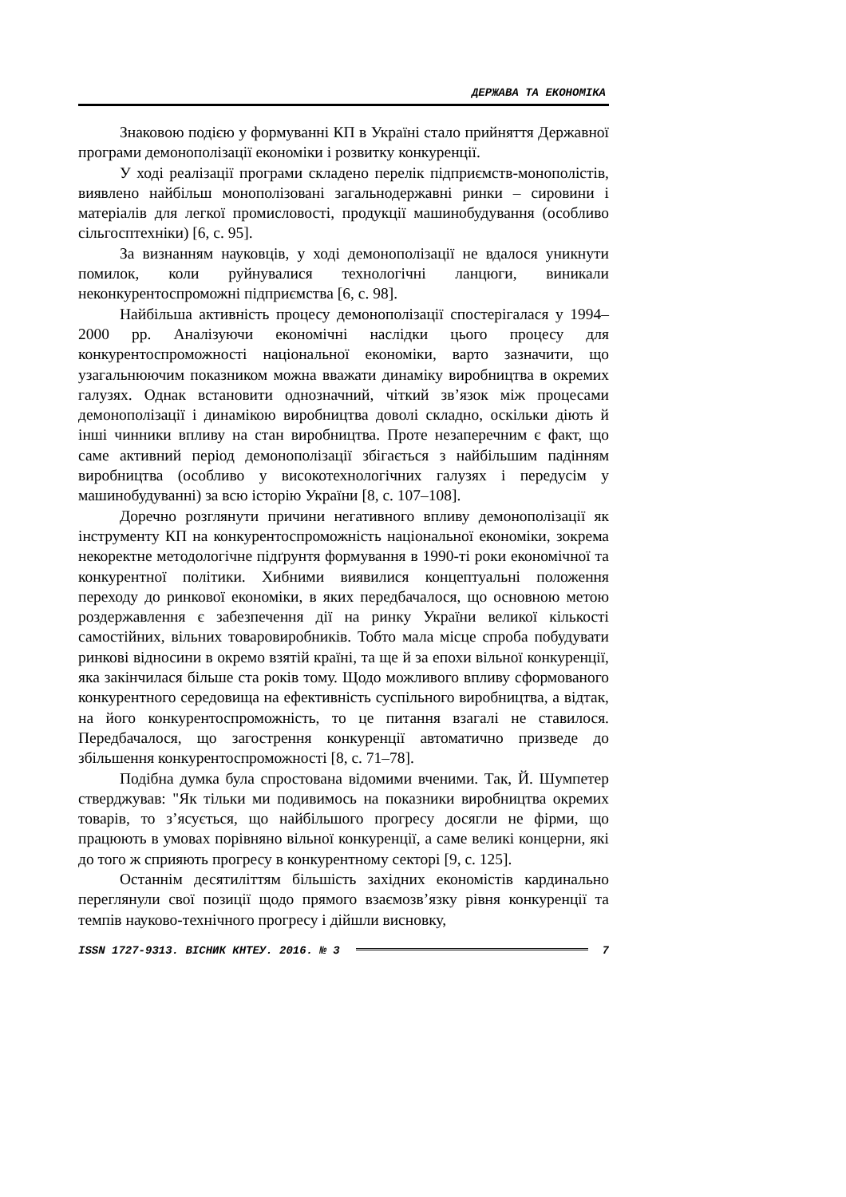ДЕРЖАВА ТА ЕКОНОМІКА
Знаковою подією у формуванні КП в Україні стало прийняття Державної програми демонополізації економіки і розвитку конкуренції.
У ході реалізації програми складено перелік підприємств-монополістів, виявлено найбільш монополізовані загальнодержавні ринки – сировини і матеріалів для легкої промисловості, продукції машинобудування (особливо сільгосптехніки) [6, с. 95].
За визнанням науковців, у ході демонополізації не вдалося уникнути помилок, коли руйнувалися технологічні ланцюги, виникали неконкурентоспроможні підприємства [6, с. 98].
Найбільша активність процесу демонополізації спостерігалася у 1994–2000 рр. Аналізуючи економічні наслідки цього процесу для конкурентоспроможності національної економіки, варто зазначити, що узагальнюючим показником можна вважати динаміку виробництва в окремих галузях. Однак встановити однозначний, чіткий зв’язок між процесами демонополізації і динамікою виробництва доволі складно, оскільки діють й інші чинники впливу на стан виробництва. Проте незаперечним є факт, що саме активний період демонополізації збігається з найбільшим падінням виробництва (особливо у високотехнологічних галузях і передусім у машинобудуванні) за всю історію України [8, с. 107–108].
Доречно розглянути причини негативного впливу демонополізації як інструменту КП на конкурентоспроможність національної економіки, зокрема некоректне методологічне підґрунтя формування в 1990-ті роки економічної та конкурентної політики. Хибними виявилися концептуальні положення переходу до ринкової економіки, в яких передбачалося, що основною метою роздержавлення є забезпечення дії на ринку України великої кількості самостійних, вільних товаровиробників. Тобто мала місце спроба побудувати ринкові відносини в окремо взятій країні, та ще й за епохи вільної конкуренції, яка закінчилася більше ста років тому. Щодо можливого впливу сформованого конкурентного середовища на ефективність суспільного виробництва, а відтак, на його конкурентоспроможність, то це питання взагалі не ставилося. Передбачалося, що загострення конкуренції автоматично призведе до збільшення конкурентоспроможності [8, с. 71–78].
Подібна думка була спростована відомими вченими. Так, Й. Шумпетер стверджував: "Як тільки ми подивимось на показники виробництва окремих товарів, то з’ясується, що найбільшого прогресу досягли не фірми, що працюють в умовах порівняно вільної конкуренції, а саме великі концерни, які до того ж сприяють прогресу в конкурентному секторі [9, с. 125].
Останнім десятиліттям більшість західних економістів кардинально переглянули свої позиції щодо прямого взаємозв’язку рівня конкуренції та темпів науково-технічного прогресу і дійшли висновку,
ISSN 1727-9313. ВІСНИК КНТЕУ. 2016. № 3 7